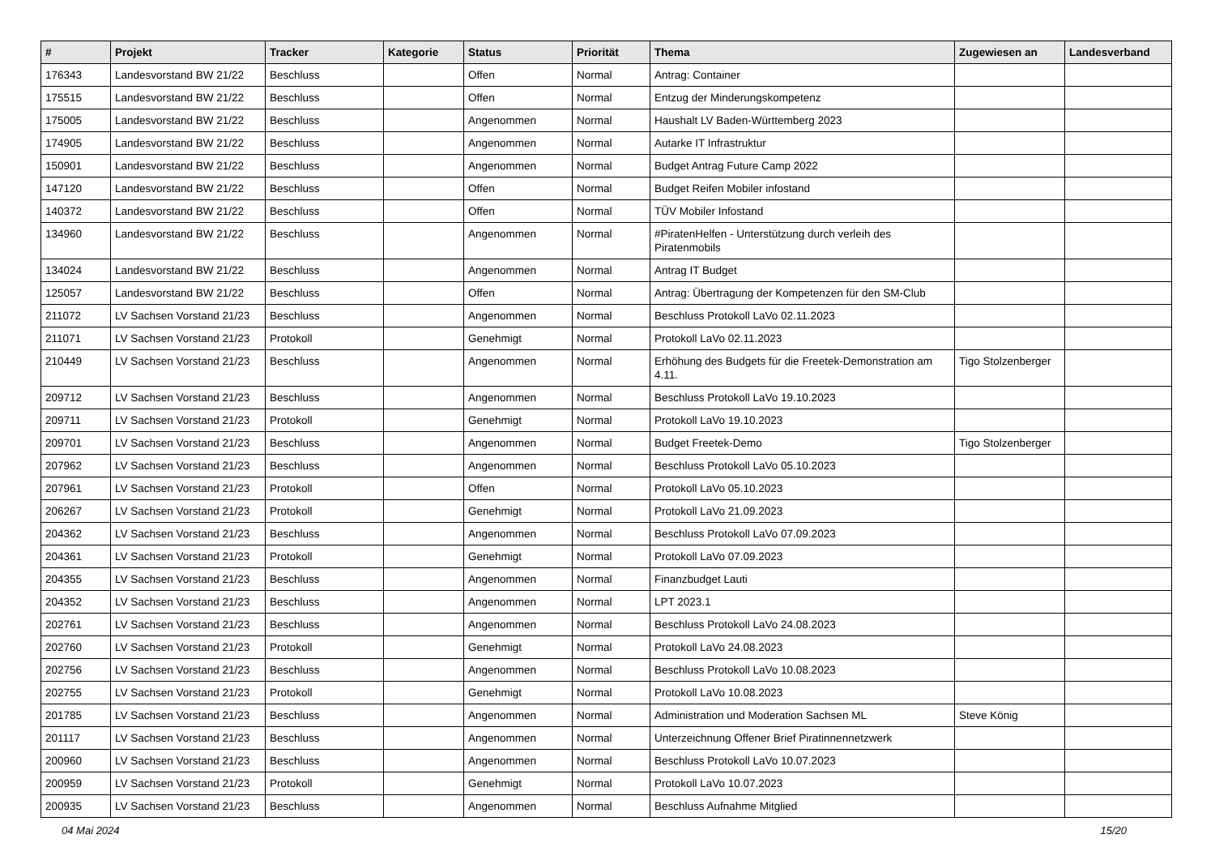| # | Projekt | Tracker | Kategorie | Status | Priorität | Thema | Zugewiesen an | Landesverband |
| --- | --- | --- | --- | --- | --- | --- | --- | --- |
| 176343 | Landesvorstand BW 21/22 | Beschluss | | Offen | Normal | Antrag: Container | | |
| 175515 | Landesvorstand BW 21/22 | Beschluss | | Offen | Normal | Entzug der Minderungskompetenz | | |
| 175005 | Landesvorstand BW 21/22 | Beschluss | | Angenommen | Normal | Haushalt LV Baden-Württemberg 2023 | | |
| 174905 | Landesvorstand BW 21/22 | Beschluss | | Angenommen | Normal | Autarke IT Infrastruktur | | |
| 150901 | Landesvorstand BW 21/22 | Beschluss | | Angenommen | Normal | Budget Antrag Future Camp 2022 | | |
| 147120 | Landesvorstand BW 21/22 | Beschluss | | Offen | Normal | Budget Reifen Mobiler infostand | | |
| 140372 | Landesvorstand BW 21/22 | Beschluss | | Offen | Normal | TÜV Mobiler Infostand | | |
| 134960 | Landesvorstand BW 21/22 | Beschluss | | Angenommen | Normal | #PiratenHelfen - Unterstützung durch verleih des Piratenmobils | | |
| 134024 | Landesvorstand BW 21/22 | Beschluss | | Angenommen | Normal | Antrag IT Budget | | |
| 125057 | Landesvorstand BW 21/22 | Beschluss | | Offen | Normal | Antrag: Übertragung der Kompetenzen für den SM-Club | | |
| 211072 | LV Sachsen Vorstand 21/23 | Beschluss | | Angenommen | Normal | Beschluss Protokoll LaVo 02.11.2023 | | |
| 211071 | LV Sachsen Vorstand 21/23 | Protokoll | | Genehmigt | Normal | Protokoll LaVo 02.11.2023 | | |
| 210449 | LV Sachsen Vorstand 21/23 | Beschluss | | Angenommen | Normal | Erhöhung des Budgets für die Freetek-Demonstration am 4.11. | Tigo Stolzenberger | |
| 209712 | LV Sachsen Vorstand 21/23 | Beschluss | | Angenommen | Normal | Beschluss Protokoll LaVo 19.10.2023 | | |
| 209711 | LV Sachsen Vorstand 21/23 | Protokoll | | Genehmigt | Normal | Protokoll LaVo 19.10.2023 | | |
| 209701 | LV Sachsen Vorstand 21/23 | Beschluss | | Angenommen | Normal | Budget Freetek-Demo | Tigo Stolzenberger | |
| 207962 | LV Sachsen Vorstand 21/23 | Beschluss | | Angenommen | Normal | Beschluss Protokoll LaVo 05.10.2023 | | |
| 207961 | LV Sachsen Vorstand 21/23 | Protokoll | | Offen | Normal | Protokoll LaVo 05.10.2023 | | |
| 206267 | LV Sachsen Vorstand 21/23 | Protokoll | | Genehmigt | Normal | Protokoll LaVo 21.09.2023 | | |
| 204362 | LV Sachsen Vorstand 21/23 | Beschluss | | Angenommen | Normal | Beschluss Protokoll LaVo 07.09.2023 | | |
| 204361 | LV Sachsen Vorstand 21/23 | Protokoll | | Genehmigt | Normal | Protokoll LaVo 07.09.2023 | | |
| 204355 | LV Sachsen Vorstand 21/23 | Beschluss | | Angenommen | Normal | Finanzbudget Lauti | | |
| 204352 | LV Sachsen Vorstand 21/23 | Beschluss | | Angenommen | Normal | LPT 2023.1 | | |
| 202761 | LV Sachsen Vorstand 21/23 | Beschluss | | Angenommen | Normal | Beschluss Protokoll LaVo 24.08.2023 | | |
| 202760 | LV Sachsen Vorstand 21/23 | Protokoll | | Genehmigt | Normal | Protokoll LaVo 24.08.2023 | | |
| 202756 | LV Sachsen Vorstand 21/23 | Beschluss | | Angenommen | Normal | Beschluss Protokoll LaVo 10.08.2023 | | |
| 202755 | LV Sachsen Vorstand 21/23 | Protokoll | | Genehmigt | Normal | Protokoll LaVo 10.08.2023 | | |
| 201785 | LV Sachsen Vorstand 21/23 | Beschluss | | Angenommen | Normal | Administration und Moderation Sachsen ML | Steve König | |
| 201117 | LV Sachsen Vorstand 21/23 | Beschluss | | Angenommen | Normal | Unterzeichnung Offener Brief Piratinnennetzwerk | | |
| 200960 | LV Sachsen Vorstand 21/23 | Beschluss | | Angenommen | Normal | Beschluss Protokoll LaVo 10.07.2023 | | |
| 200959 | LV Sachsen Vorstand 21/23 | Protokoll | | Genehmigt | Normal | Protokoll LaVo 10.07.2023 | | |
| 200935 | LV Sachsen Vorstand 21/23 | Beschluss | | Angenommen | Normal | Beschluss Aufnahme Mitglied | | |
04 Mai 2024 15/20